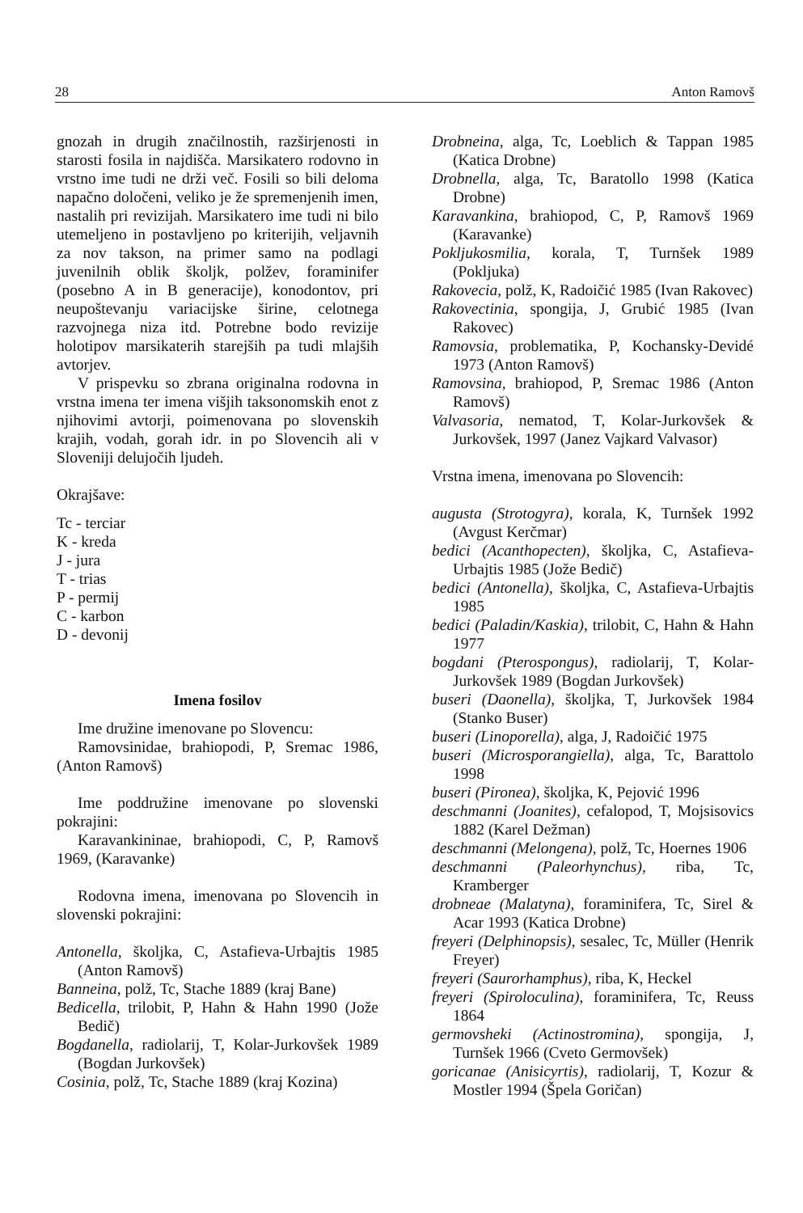28 Anton Ramovš
gnozah in drugih značilnostih, razširjenosti in starosti fosila in najdišča. Marsikatero rodovno in vrstno ime tudi ne drži več. Fosili so bili deloma napačno določeni, veliko je že spremenjenih imen, nastalih pri revizijah. Marsikatero ime tudi ni bilo utemeljeno in postavljeno po kriterijih, veljavnih za nov takson, na primer samo na podlagi juvenilnih oblik školjk, polžev, foraminifer (posebno A in B generacije), konodontov, pri neupoštevanju variacijske širine, celotnega razvojnega niza itd. Potrebne bodo revizije holotipov marsikaterih starejših pa tudi mlajših avtorjev.
V prispevku so zbrana originalna rodovna in vrstna imena ter imena višjih taksonomskih enot z njihovimi avtorji, poimenovana po slovenskih krajih, vodah, gorah idr. in po Slovencih ali v Sloveniji delujočih ljudeh.
Okrajšave:
Tc - terciar
K - kreda
J - jura
T - trias
P - permij
C - karbon
D - devonij
Imena fosilov
Ime družine imenovane po Slovencu:
Ramovsinidae, brahiopodi, P, Sremac 1986, (Anton Ramovš)
Ime poddružine imenovane po slovenski pokrajini:
Karavankininae, brahiopodi, C, P, Ramovš 1969, (Karavanke)
Rodovna imena, imenovana po Slovencih in slovenski pokrajini:
Antonella, školjka, C, Astafieva-Urbajtis 1985 (Anton Ramovš)
Banneina, polž, Tc, Stache 1889 (kraj Bane)
Bedicella, trilobit, P, Hahn & Hahn 1990 (Jože Bedič)
Bogdanella, radiolarij, T, Kolar-Jurkovšek 1989 (Bogdan Jurkovšek)
Cosinia, polž, Tc, Stache 1889 (kraj Kozina)
Drobneina, alga, Tc, Loeblich & Tappan 1985 (Katica Drobne)
Drobnella, alga, Tc, Baratollo 1998 (Katica Drobne)
Karavankina, brahiopod, C, P, Ramovš 1969 (Karavanke)
Pokljukosmilia, korala, T, Turnšek 1989 (Pokljuka)
Rakovecia, polž, K, Radoičić 1985 (Ivan Rakovec)
Rakovectinia, spongija, J, Grubić 1985 (Ivan Rakovec)
Ramovsia, problematika, P, Kochansky-Devidé 1973 (Anton Ramovš)
Ramovsina, brahiopod, P, Sremac 1986 (Anton Ramovš)
Valvasoria, nematod, T, Kolar-Jurkovšek & Jurkovšek, 1997 (Janez Vajkard Valvasor)
Vrstna imena, imenovana po Slovencih:
augusta (Strotogyra), korala, K, Turnšek 1992 (Avgust Kerčmar)
bedici (Acanthopecten), školjka, C, Astafieva-Urbajtis 1985 (Jože Bedič)
bedici (Antonella), školjka, C, Astafieva-Urbajtis 1985
bedici (Paladin/Kaskia), trilobit, C, Hahn & Hahn 1977
bogdani (Pterospongus), radiolarij, T, Kolar-Jurkovšek 1989 (Bogdan Jurkovšek)
buseri (Daonella), školjka, T, Jurkovšek 1984 (Stanko Buser)
buseri (Linoporella), alga, J, Radoičić 1975
buseri (Microsporangiella), alga, Tc, Barattolo 1998
buseri (Pironea), školjka, K, Pejović 1996
deschmanni (Joanites), cefalopod, T, Mojsisovics 1882 (Karel Dežman)
deschmanni (Melongena), polž, Tc, Hoernes 1906
deschmanni (Paleorhynchus), riba, Tc, Kramberger
drobneae (Malatyna), foraminifera, Tc, Sirel & Acar 1993 (Katica Drobne)
freyeri (Delphinopsis), sesalec, Tc, Müller (Henrik Freyer)
freyeri (Saurorhamphus), riba, K, Heckel
freyeri (Spiroloculina), foraminifera, Tc, Reuss 1864
germovsheki (Actinostromina), spongija, J, Turnšek 1966 (Cveto Germovšek)
goricanae (Anisicyrtis), radiolarij, T, Kozur & Mostler 1994 (Špela Goričan)